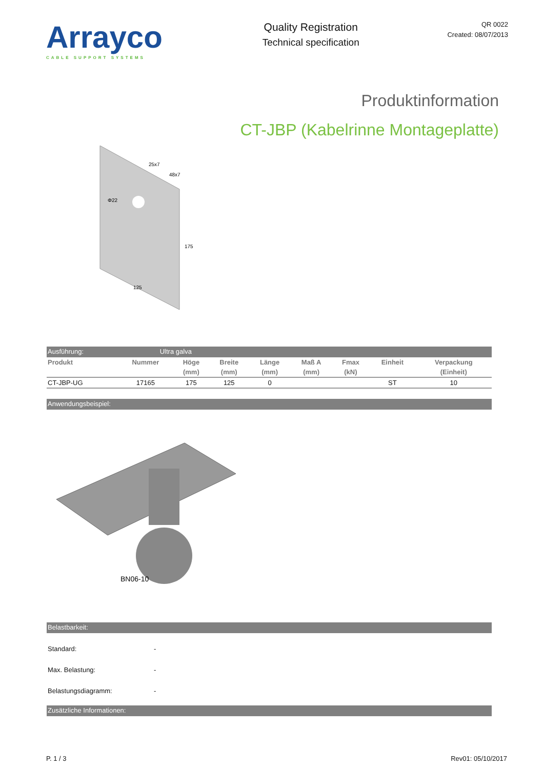Arrayco
CABLE SUPPORT SYSTEMS
Quality Registration
Technical specification
QR 0022
Created: 08/07/2013
Produktinformation
CT-JBP (Kabelrinne Montageplatte)
25x7
48x7
Φ22
175
125
Ausführung: Ultra galva
| Produkt | Nummer | Höge | Breite | Länge | Maß A | Fmax | Einheit | Verpackung |
| --- | --- | --- | --- | --- | --- | --- | --- | --- |
| | | (mm) | (mm) | (mm) | (mm) | (kN) | | (Einheit) |
| CT-JBP-UG | 17165 | 175 | 125 | 0 | | | ST | 10 |
Anwendungsbeispiel:
BN06-10
Belastbarkeit:
Standard: -
Max. Belastung: -
Belastungsdiagramm: -
Zusätzliche Informationen:
P. 1 / 3 Rev01: 05/10/2017